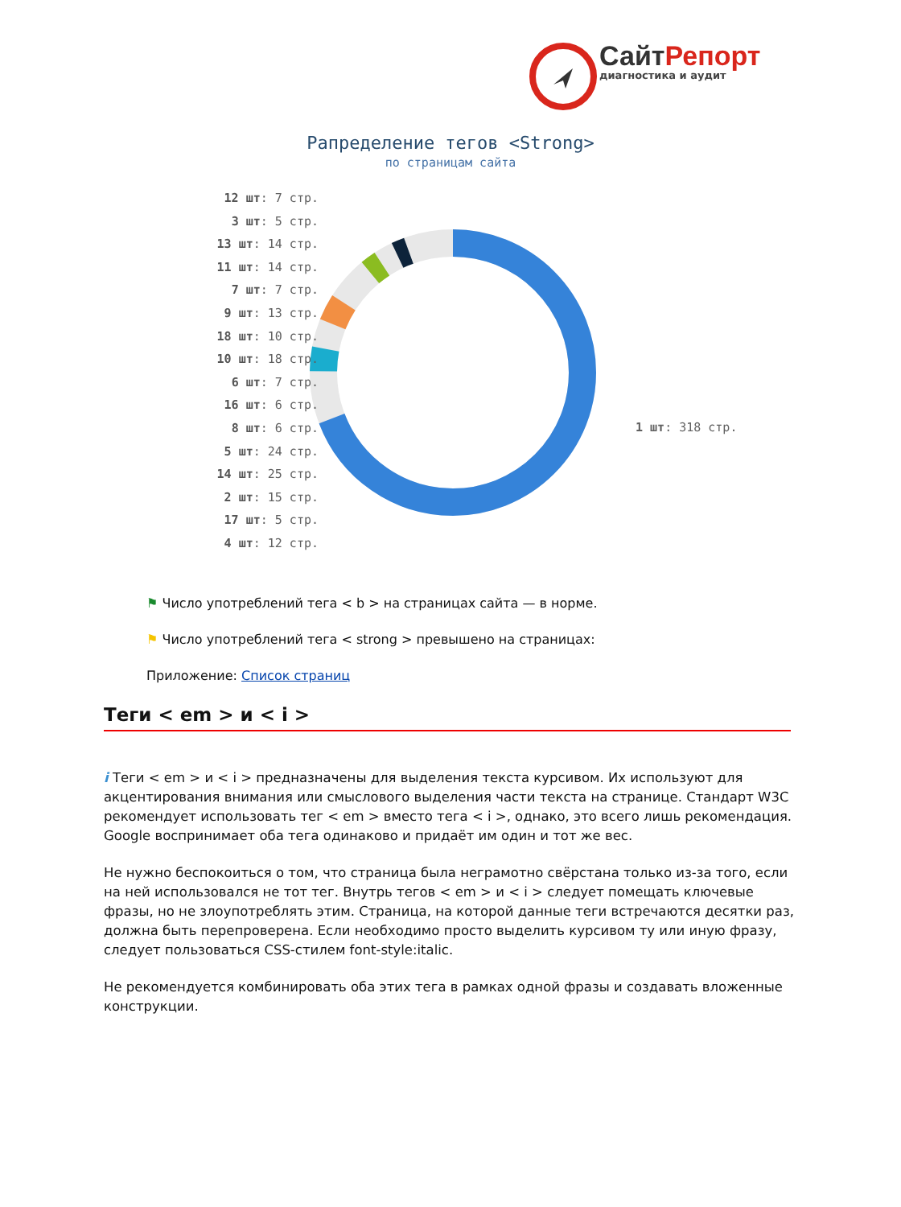СайтРепорт
диагностика и аудит
Рапределение тегов <Strong>
по страницам сайта
12 шт: 7 стр.
3 шт: 5 стр.
13 шт: 14 стр.
11 шт: 14 стр.
7 шт: 7 стр.
9 шт: 13 стр.
18 шт: 10 стр.
10 шт: 18 стр.
6 шт: 7 стр.
16 шт: 6 стр.
8 шт: 6 стр.
5 шт: 24 стр.
14 шт: 25 стр.
2 шт: 15 стр.
17 шт: 5 стр.
4 шт: 12 стр.
1 шт: 318 стр.
⚑ Число употреблений тега < b > на страницах сайта — в норме.
⚑ Число употреблений тега < strong > превышено на страницах:
Приложение: Список страниц
Теги < em > и < i >
i Теги < em > и < i > предназначены для выделения текста курсивом. Их используют для акцентирования внимания или смыслового выделения части текста на странице. Стандарт W3C рекомендует использовать тег < em > вместо тега < i >, однако, это всего лишь рекомендация. Google воспринимает оба тега одинаково и придаёт им один и тот же вес.
Не нужно беспокоиться о том, что страница была неграмотно свёрстана только из-за того, если на ней использовался не тот тег. Внутрь тегов < em > и < i > следует помещать ключевые фразы, но не злоупотреблять этим. Страница, на которой данные теги встречаются десятки раз, должна быть перепроверена. Если необходимо просто выделить курсивом ту или иную фразу, следует пользоваться CSS-стилем font-style:italic.
Не рекомендуется комбинировать оба этих тега в рамках одной фразы и создавать вложенные конструкции.